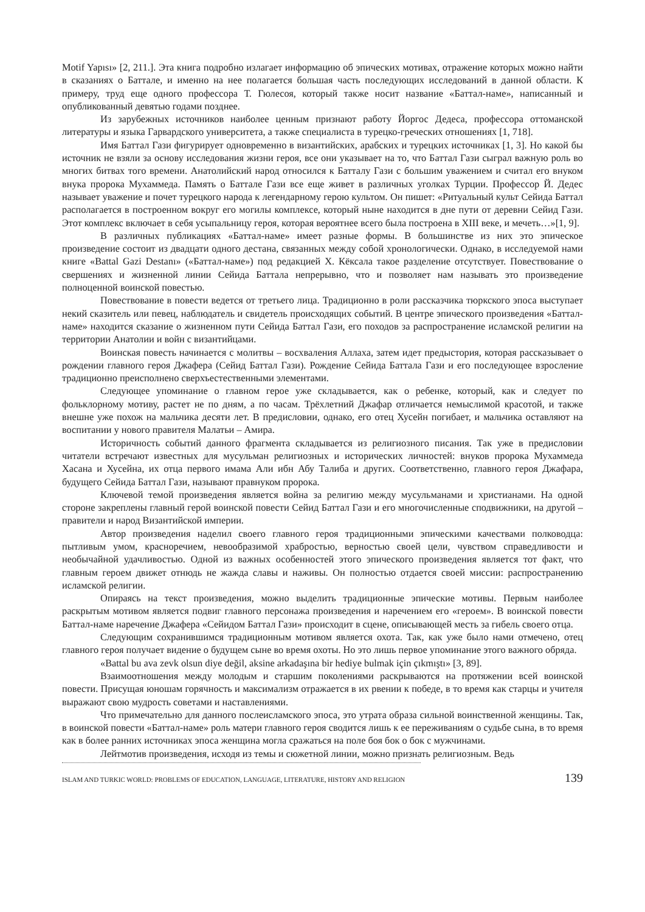Motif Yapısı» [2, 211.]. Эта книга подробно излагает информацию об эпических мотивах, отражение которых можно найти в сказаниях о Баттале, и именно на нее полагается большая часть последующих исследований в данной области. К примеру, труд еще одного профессора Т. Гюлесоя, который также носит название «Баттал-наме», написанный и опубликованный девятью годами позднее.
Из зарубежных источников наиболее ценным признают работу Йоргос Дедеса, профессора оттоманской литературы и языка Гарвардского университета, а также специалиста в турецко-греческих отношениях [1, 718].
Имя Баттал Гази фигурирует одновременно в византийских, арабских и турецких источниках [1, 3]. Но какой бы источник не взяли за основу исследования жизни героя, все они указывает на то, что Баттал Гази сыграл важную роль во многих битвах того времени. Анатолийский народ относился к Батталу Гази с большим уважением и считал его внуком внука пророка Мухаммеда. Память о Баттале Гази все еще живет в различных уголках Турции. Профессор Й. Дедес называет уважение и почет турецкого народа к легендарному герою культом. Он пишет: «Ритуальный культ Сейида Баттал располагается в построенном вокруг его могилы комплексе, который ныне находится в дне пути от деревни Сейид Гази. Этот комплекс включает в себя усыпальницу героя, которая вероятнее всего была построена в XIII веке, и мечеть…»[1, 9].
В различных публикациях «Баттал-наме» имеет разные формы. В большинстве из них это эпическое произведение состоит из двадцати одного дестана, связанных между собой хронологически. Однако, в исследуемой нами книге «Battal Gazi Destanı» («Баттал-наме») под редакцией Х. Кёксала такое разделение отсутствует. Повествование о свершениях и жизненной линии Сейида Баттала непрерывно, что и позволяет нам называть это произведение полноценной воинской повестью.
Повествование в повести ведется от третьего лица. Традиционно в роли рассказчика тюркского эпоса выступает некий сказитель или певец, наблюдатель и свидетель происходящих событий. В центре эпического произведения «Баттал-наме» находится сказание о жизненном пути Сейида Баттал Гази, его походов за распространение исламской религии на территории Анатолии и войн с византийцами.
Воинская повесть начинается с молитвы – восхваления Аллаха, затем идет предыстория, которая рассказывает о рождении главного героя Джафера (Сейид Баттал Гази). Рождение Сейида Баттала Гази и его последующее взросление традиционно преисполнено сверхъестественными элементами.
Следующее упоминание о главном герое уже складывается, как о ребенке, который, как и следует по фольклорному мотиву, растет не по дням, а по часам. Трёхлетний Джафар отличается немыслимой красотой, и также внешне уже похож на мальчика десяти лет. В предисловии, однако, его отец Хусейн погибает, и мальчика оставляют на воспитании у нового правителя Малатьи – Амира.
Историчность событий данного фрагмента складывается из религиозного писания. Так уже в предисловии читатели встречают известных для мусульман религиозных и исторических личностей: внуков пророка Мухаммеда Хасана и Хусейна, их отца первого имама Али ибн Абу Талиба и других. Соответственно, главного героя Джафара, будущего Сейида Баттал Гази, называют правнуком пророка.
Ключевой темой произведения является война за религию между мусульманами и христианами. На одной стороне закреплены главный герой воинской повести Сейид Баттал Гази и его многочисленные сподвижники, на другой – правители и народ Византийской империи.
Автор произведения наделил своего главного героя традиционными эпическими качествами полководца: пытливым умом, красноречием, невообразимой храбростью, верностью своей цели, чувством справедливости и необычайной удачливостью. Одной из важных особенностей этого эпического произведения является тот факт, что главным героем движет отнюдь не жажда славы и наживы. Он полностью отдается своей миссии: распространению исламской религии.
Опираясь на текст произведения, можно выделить традиционные эпические мотивы. Первым наиболее раскрытым мотивом является подвиг главного персонажа произведения и наречением его «героем». В воинской повести Баттал-наме наречение Джафера «Сейидом Баттал Гази» происходит в сцене, описывающей месть за гибель своего отца.
Следующим сохранившимся традиционным мотивом является охота. Так, как уже было нами отмечено, отец главного героя получает видение о будущем сыне во время охоты. Но это лишь первое упоминание этого важного обряда.
«Battal bu ava zevk olsun diye değil, aksine arkadaşına bir hediye bulmak için çıkmıştı» [3, 89].
Взаимоотношения между молодым и старшим поколениями раскрываются на протяжении всей воинской повести. Присущая юношам горячность и максимализм отражается в их рвении к победе, в то время как старцы и учителя выражают свою мудрость советами и наставлениями.
Что примечательно для данного послеисламского эпоса, это утрата образа сильной воинственной женщины. Так, в воинской повести «Баттал-наме» роль матери главного героя сводится лишь к ее переживаниям о судьбе сына, в то время как в более ранних источниках эпоса женщина могла сражаться на поле боя бок о бок с мужчинами.
Лейтмотив произведения, исходя из темы и сюжетной линии, можно признать религиозным. Ведь
ISLAM AND TURKIC WORLD: PROBLEMS OF EDUCATION, LANGUAGE, LITERATURE, HISTORY AND RELIGION 139